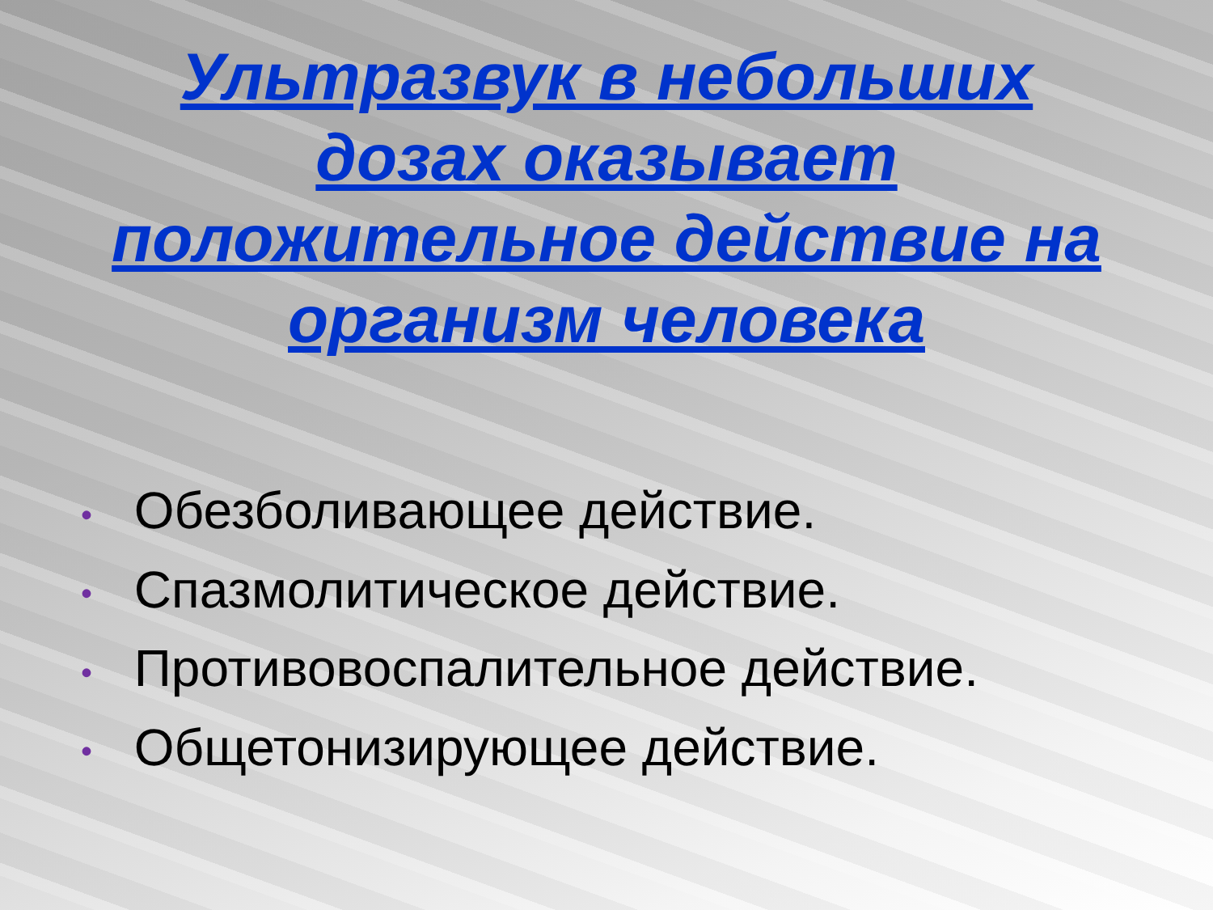Ультразвук в небольших дозах оказывает положительное действие на организм человека
• Обезболивающее действие.
• Спазмолитическое действие.
• Противовоспалительное действие.
• Общетонизирующее действие.